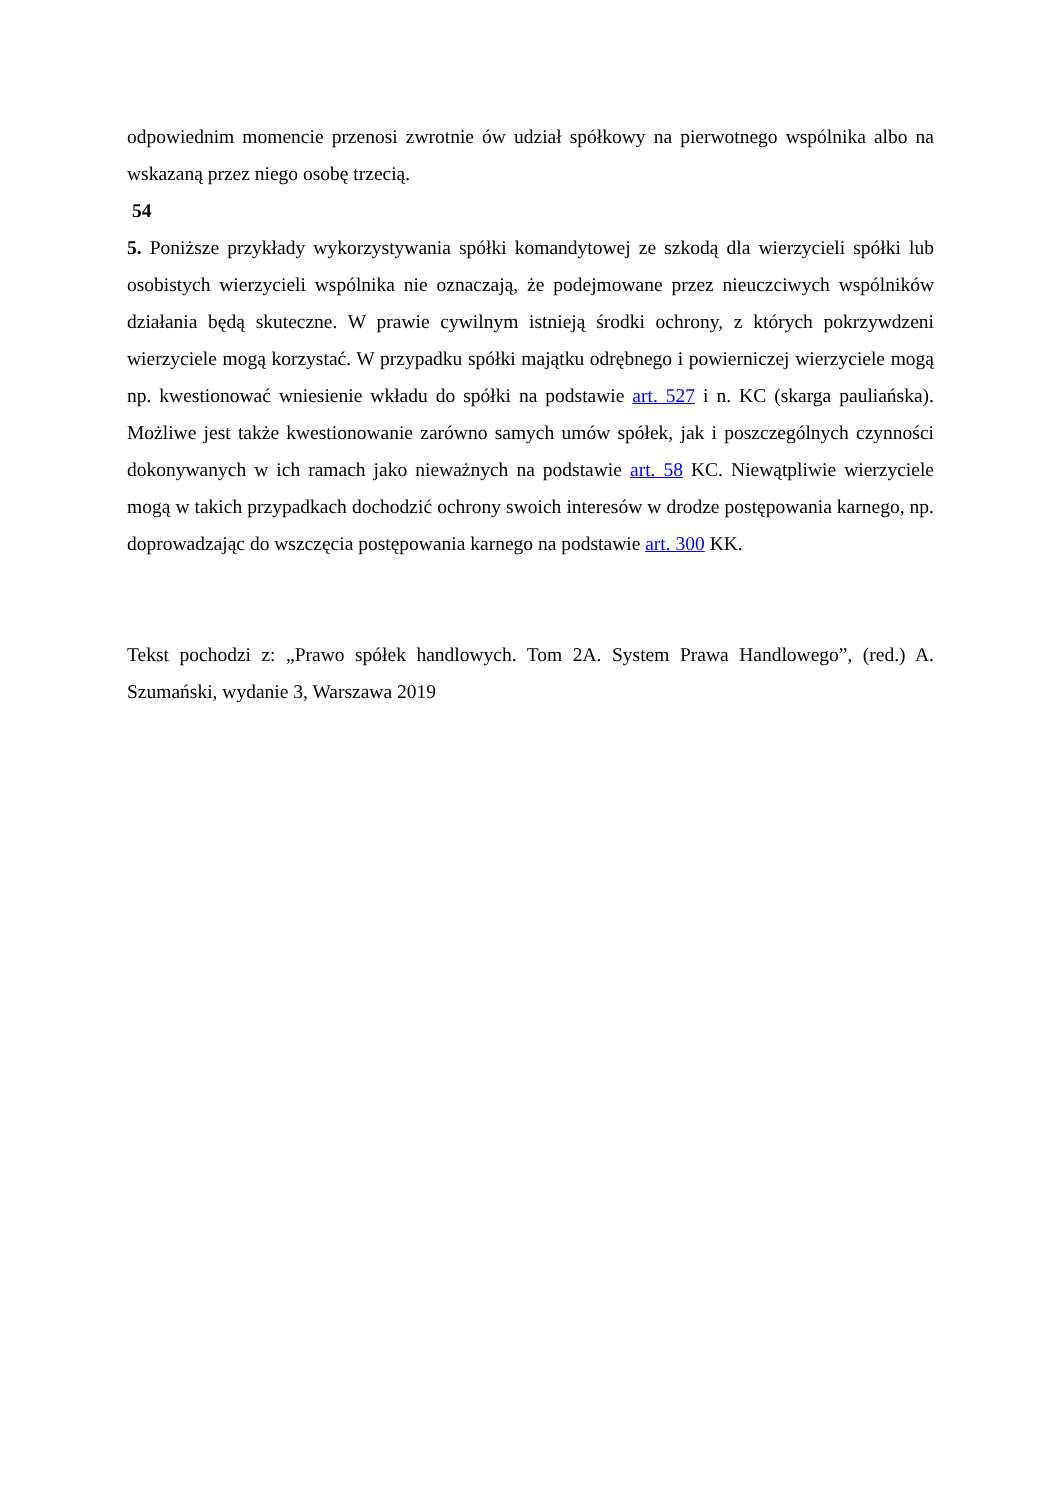odpowiednim momencie przenosi zwrotnie ów udział spółkowy na pierwotnego wspólnika albo na wskazaną przez niego osobę trzecią.
54
5. Poniższe przykłady wykorzystywania spółki komandytowej ze szkodą dla wierzycieli spółki lub osobistych wierzycieli wspólnika nie oznaczają, że podejmowane przez nieuczciwych wspólników działania będą skuteczne. W prawie cywilnym istnieją środki ochrony, z których pokrzywdzeni wierzyciele mogą korzystać. W przypadku spółki majątku odrębnego i powierniczej wierzyciele mogą np. kwestionować wniesienie wkładu do spółki na podstawie art. 527 i n. KC (skarga pauliańska). Możliwe jest także kwestionowanie zarówno samych umów spółek, jak i poszczególnych czynności dokonywanych w ich ramach jako nieważnych na podstawie art. 58 KC. Niewątpliwie wierzyciele mogą w takich przypadkach dochodzić ochrony swoich interesów w drodze postępowania karnego, np. doprowadzając do wszczęcia postępowania karnego na podstawie art. 300 KK.
Tekst pochodzi z: „Prawo spółek handlowych. Tom 2A. System Prawa Handlowego”, (red.) A. Szumański, wydanie 3, Warszawa 2019